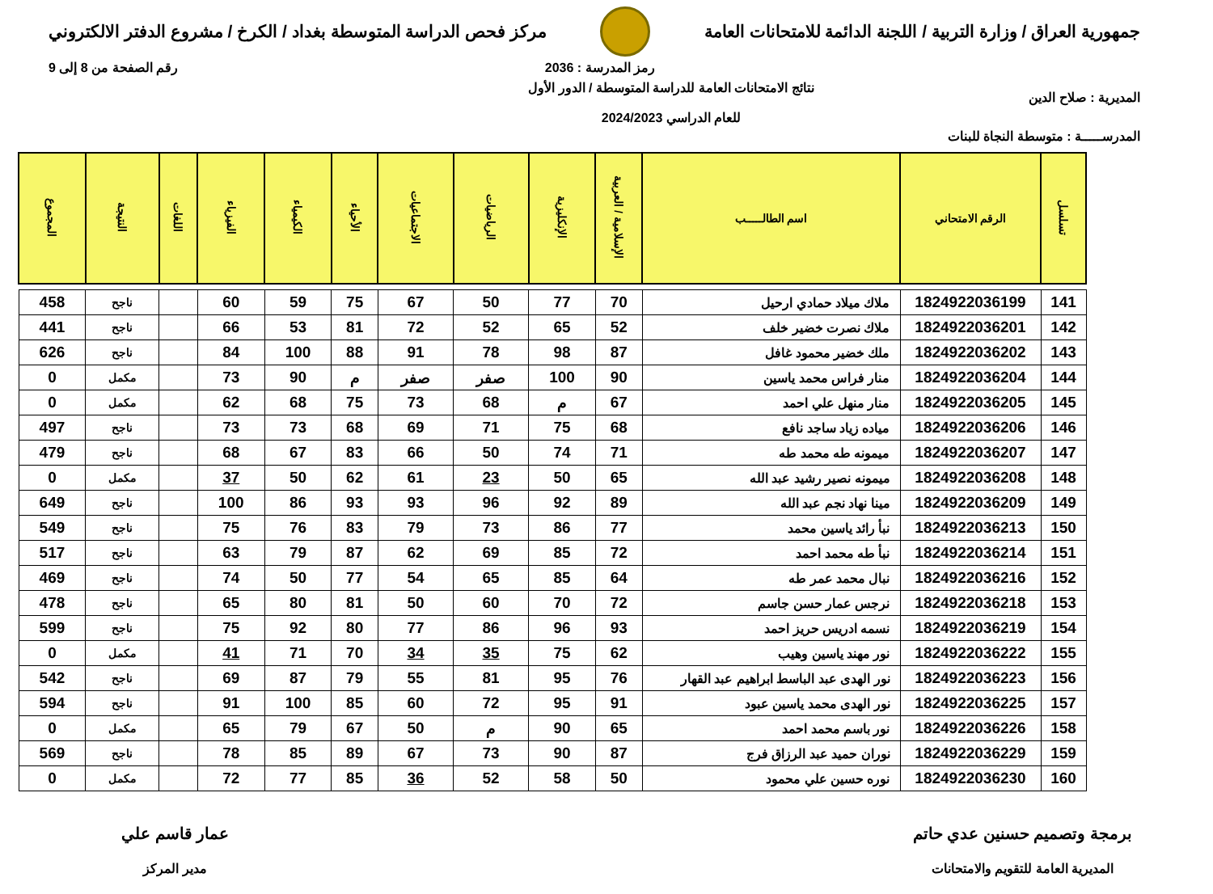جمهورية العراق / وزارة التربية / اللجنة الدائمة للامتحانات العامة
مركز فحص الدراسة المتوسطة بغداد / الكرخ / مشروع الدفتر الالكتروني
رمز المدرسة : 2036 رقم الصفحة من 8 إلى 9
المديرية : صلاح الدين
نتائج الامتحانات العامة للدراسة المتوسطة / الدور الأول
للعام الدراسي 2024/2023
المدرســـــة : متوسطة النجاة للبنات
| تسلسل | الرقم الامتحاني | اسم الطالـــــب | الإسلامية / العربية | الإنكليزية | الرياضيات | الاجتماعيات | الأحياء | الكيمياء | الفيزياء | اللغات | النتيجة | المجموع |
| --- | --- | --- | --- | --- | --- | --- | --- | --- | --- | --- | --- | --- |
| 141 | 1824922036199 | ملاك ميلاد حمادي ارحيل | 70 | 77 | 50 | 67 | 75 | 59 | 60 | | ناجح | 458 |
| 142 | 1824922036201 | ملاك نصرت خضير خلف | 52 | 65 | 52 | 72 | 81 | 53 | 66 | | ناجح | 441 |
| 143 | 1824922036202 | ملك خضير محمود غافل | 87 | 98 | 78 | 91 | 88 | 100 | 84 | | ناجح | 626 |
| 144 | 1824922036204 | منار فراس محمد ياسين | 90 | 100 | صفر | صفر | م | 90 | 73 | | مكمل | 0 |
| 145 | 1824922036205 | منار منهل علي احمد | 67 | م | 68 | 73 | 75 | 68 | 62 | | مكمل | 0 |
| 146 | 1824922036206 | مياده زياد ساجد نافع | 68 | 75 | 71 | 69 | 68 | 73 | 73 | | ناجح | 497 |
| 147 | 1824922036207 | ميمونه طه محمد طه | 71 | 74 | 50 | 66 | 83 | 67 | 68 | | ناجح | 479 |
| 148 | 1824922036208 | ميمونه نصير رشيد عبد الله | 65 | 50 | 23 | 61 | 62 | 50 | 37 | | مكمل | 0 |
| 149 | 1824922036209 | مينا نهاد نجم عبد الله | 89 | 92 | 96 | 93 | 93 | 86 | 100 | | ناجح | 649 |
| 150 | 1824922036213 | نبأ رائد ياسين محمد | 77 | 86 | 73 | 79 | 83 | 76 | 75 | | ناجح | 549 |
| 151 | 1824922036214 | نبأ طه محمد احمد | 72 | 85 | 69 | 62 | 87 | 79 | 63 | | ناجح | 517 |
| 152 | 1824922036216 | نبال محمد عمر طه | 64 | 85 | 65 | 54 | 77 | 50 | 74 | | ناجح | 469 |
| 153 | 1824922036218 | نرجس عمار حسن جاسم | 72 | 70 | 60 | 50 | 81 | 80 | 65 | | ناجح | 478 |
| 154 | 1824922036219 | نسمه ادريس حريز احمد | 93 | 96 | 86 | 77 | 80 | 92 | 75 | | ناجح | 599 |
| 155 | 1824922036222 | نور مهند ياسين وهيب | 62 | 75 | 35 | 34 | 70 | 71 | 41 | | مكمل | 0 |
| 156 | 1824922036223 | نور الهدى عبد الباسط ابراهيم عبد القهار | 76 | 95 | 81 | 55 | 79 | 87 | 69 | | ناجح | 542 |
| 157 | 1824922036225 | نور الهدى محمد ياسين عبود | 91 | 95 | 72 | 60 | 85 | 100 | 91 | | ناجح | 594 |
| 158 | 1824922036226 | نور باسم محمد احمد | 65 | 90 | م | 50 | 67 | 79 | 65 | | مكمل | 0 |
| 159 | 1824922036229 | نوران حميد عبد الرزاق فرج | 87 | 90 | 73 | 67 | 89 | 85 | 78 | | ناجح | 569 |
| 160 | 1824922036230 | نوره حسين علي محمود | 50 | 58 | 52 | 36 | 85 | 77 | 72 | | مكمل | 0 |
برمجة وتصميم حسنين عدي حاتم
المديرية العامة للتقويم والامتحانات
عمار قاسم علي
مدير المركز